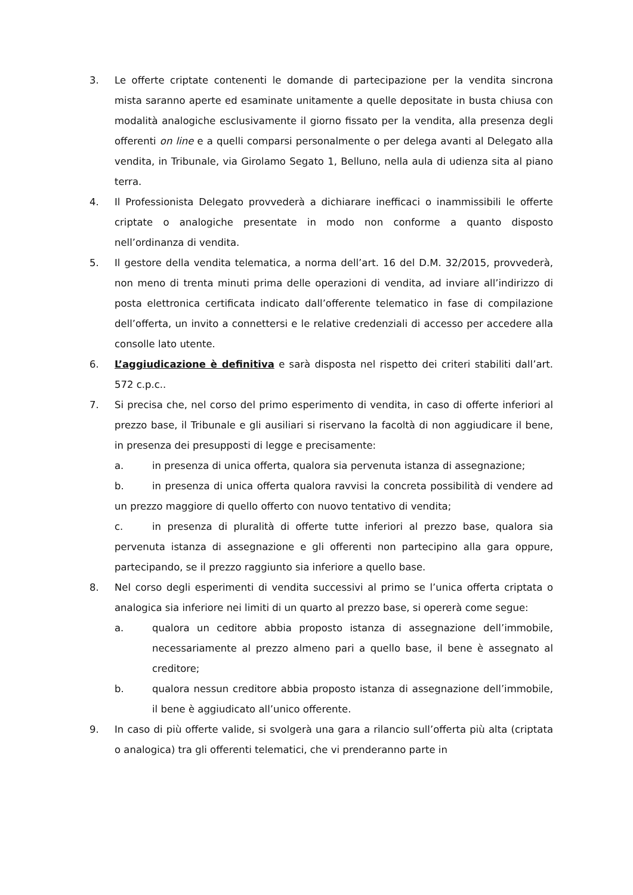3. Le offerte criptate contenenti le domande di partecipazione per la vendita sincrona mista saranno aperte ed esaminate unitamente a quelle depositate in busta chiusa con modalità analogiche esclusivamente il giorno fissato per la vendita, alla presenza degli offerenti on line e a quelli comparsi personalmente o per delega avanti al Delegato alla vendita, in Tribunale, via Girolamo Segato 1, Belluno, nella aula di udienza sita al piano terra.
4. Il Professionista Delegato provvederà a dichiarare inefficaci o inammissibili le offerte criptate o analogiche presentate in modo non conforme a quanto disposto nell’ordinanza di vendita.
5. Il gestore della vendita telematica, a norma dell’art. 16 del D.M. 32/2015, provvederà, non meno di trenta minuti prima delle operazioni di vendita, ad inviare all’indirizzo di posta elettronica certificata indicato dall’offerente telematico in fase di compilazione dell’offerta, un invito a connettersi e le relative credenziali di accesso per accedere alla consolle lato utente.
6. L’aggiudicazione è definitiva e sarà disposta nel rispetto dei criteri stabiliti dall’art. 572 c.p.c..
7. Si precisa che, nel corso del primo esperimento di vendita, in caso di offerte inferiori al prezzo base, il Tribunale e gli ausiliari si riservano la facoltà di non aggiudicare il bene, in presenza dei presupposti di legge e precisamente:
a. in presenza di unica offerta, qualora sia pervenuta istanza di assegnazione;
b. in presenza di unica offerta qualora ravvisi la concreta possibilità di vendere ad un prezzo maggiore di quello offerto con nuovo tentativo di vendita;
c. in presenza di pluralità di offerte tutte inferiori al prezzo base, qualora sia pervenuta istanza di assegnazione e gli offerenti non partecipino alla gara oppure, partecipando, se il prezzo raggiunto sia inferiore a quello base.
8. Nel corso degli esperimenti di vendita successivi al primo se l’unica offerta criptata o analogica sia inferiore nei limiti di un quarto al prezzo base, si opererà come segue:
a. qualora un ceditore abbia proposto istanza di assegnazione dell’immobile, necessariamente al prezzo almeno pari a quello base, il bene è assegnato al creditore;
b. qualora nessun creditore abbia proposto istanza di assegnazione dell’immobile, il bene è aggiudicato all’unico offerente.
9. In caso di più offerte valide, si svolgerà una gara a rilancio sull’offerta più alta (criptata o analogica) tra gli offerenti telematici, che vi prenderanno parte in